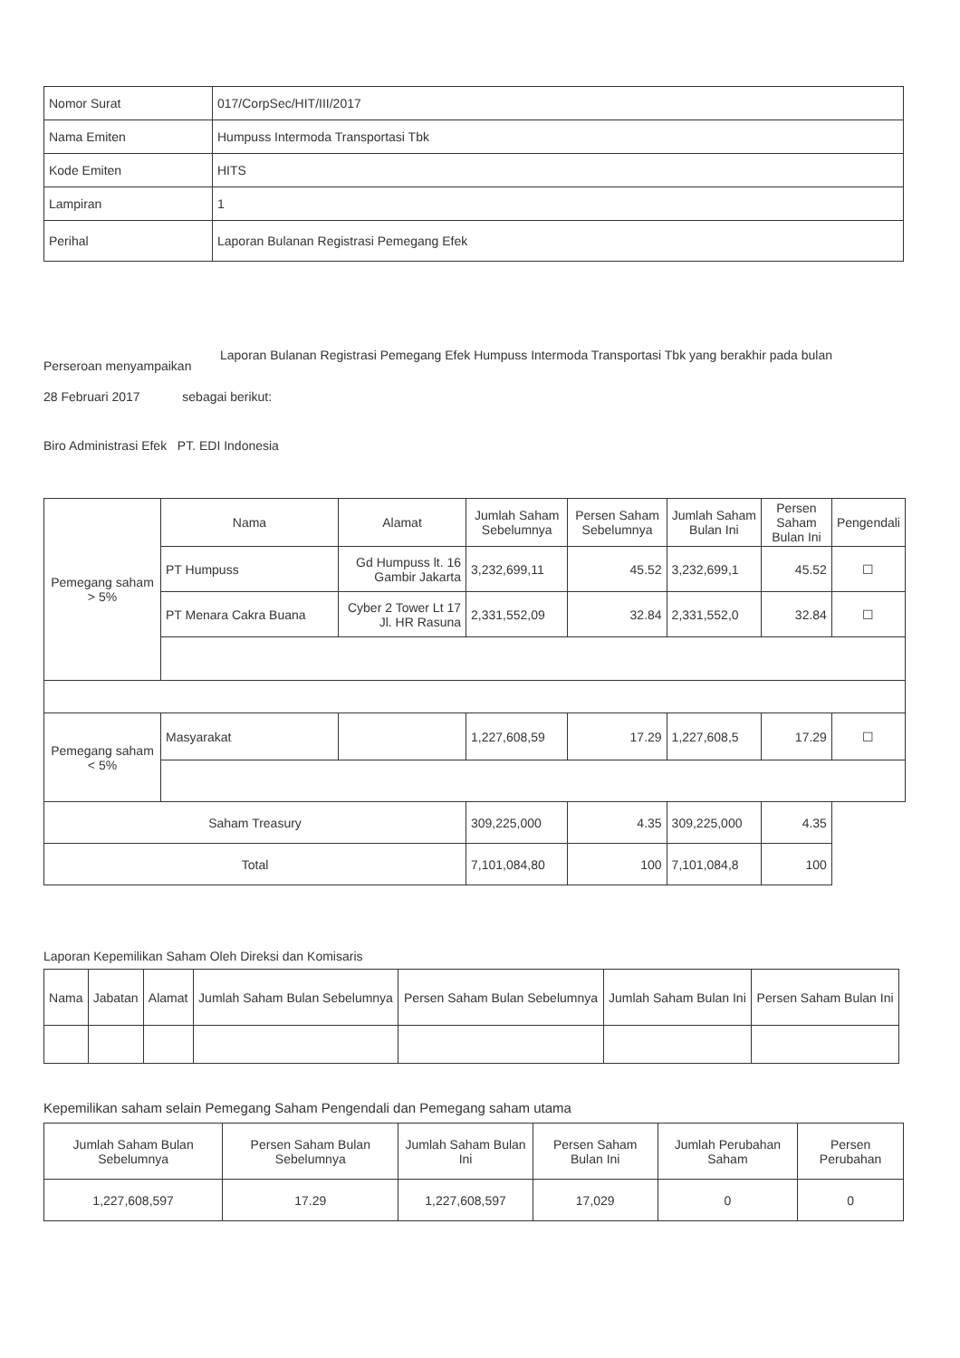| Nomor Surat | 017/CorpSec/HIT/III/2017 |
| Nama Emiten | Humpuss Intermoda Transportasi Tbk |
| Kode Emiten | HITS |
| Lampiran | 1 |
| Perihal | Laporan Bulanan Registrasi Pemegang Efek |
Perseroan menyampaikan
Laporan Bulanan Registrasi Pemegang Efek Humpuss Intermoda Transportasi Tbk yang berakhir pada bulan
28 Februari 2017 sebagai berikut:
Biro Administrasi Efek PT. EDI Indonesia
| Pemegang saham > 5% | Nama | Alamat | Jumlah Saham Sebelumnya | Persen Saham Sebelumnya | Jumlah Saham Bulan Ini | Persen Saham Bulan Ini | Pengendali |
| | PT Humpuss | Gd Humpuss lt. 16 Gambir Jakarta | 3,232,699,11 | 45.52 | 3,232,699,1 | 45.52 | ☐ |
| | PT Menara Cakra Buana | Cyber 2 Tower Lt 17 Jl. HR Rasuna | 2,331,552,09 | 32.84 | 2,331,552,0 | 32.84 | ☐ |
| Pemegang saham < 5% | Masyarakat | | 1,227,608,59 | 17.29 | 1,227,608,5 | 17.29 | ☐ |
| Saham Treasury | | | 309,225,000 | 4.35 | 309,225,000 | 4.35 | |
| Total | | | 7,101,084,80 | 100 | 7,101,084,8 | 100 | |
Laporan Kepemilikan Saham Oleh Direksi dan Komisaris
| Nama | Jabatan | Alamat | Jumlah Saham Bulan Sebelumnya | Persen Saham Bulan Sebelumnya | Jumlah Saham Bulan Ini | Persen Saham Bulan Ini |
| --- | --- | --- | --- | --- | --- | --- |
Kepemilikan saham selain Pemegang Saham Pengendali dan Pemegang saham utama
| Jumlah Saham Bulan Sebelumnya | Persen Saham Bulan Sebelumnya | Jumlah Saham Bulan Ini | Persen Saham Bulan Ini | Jumlah Perubahan Saham | Persen Perubahan |
| --- | --- | --- | --- | --- | --- |
| 1,227,608,597 | 17.29 | 1,227,608,597 | 17,029 | 0 | 0 |